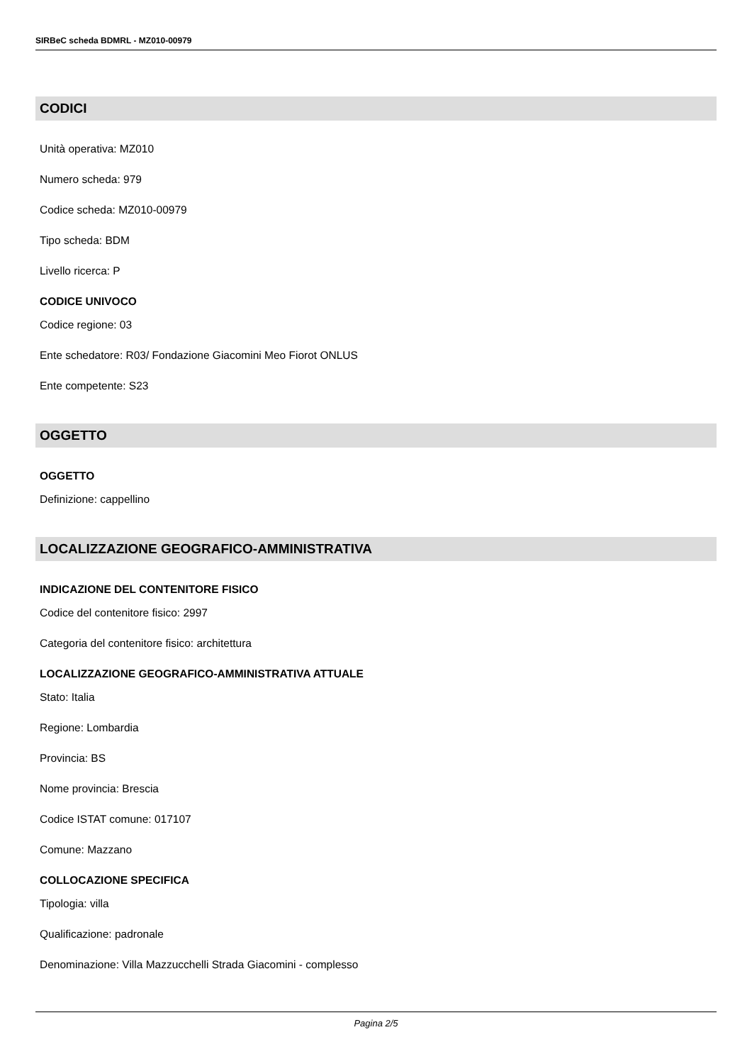SIRBeC scheda BDMRL - MZ010-00979
CODICI
Unità operativa: MZ010
Numero scheda: 979
Codice scheda: MZ010-00979
Tipo scheda: BDM
Livello ricerca: P
CODICE UNIVOCO
Codice regione: 03
Ente schedatore: R03/ Fondazione Giacomini Meo Fiorot ONLUS
Ente competente: S23
OGGETTO
OGGETTO
Definizione: cappellino
LOCALIZZAZIONE GEOGRAFICO-AMMINISTRATIVA
INDICAZIONE DEL CONTENITORE FISICO
Codice del contenitore fisico: 2997
Categoria del contenitore fisico: architettura
LOCALIZZAZIONE GEOGRAFICO-AMMINISTRATIVA ATTUALE
Stato: Italia
Regione: Lombardia
Provincia: BS
Nome provincia: Brescia
Codice ISTAT comune: 017107
Comune: Mazzano
COLLOCAZIONE SPECIFICA
Tipologia: villa
Qualificazione: padronale
Denominazione: Villa Mazzucchelli Strada Giacomini - complesso
Pagina 2/5